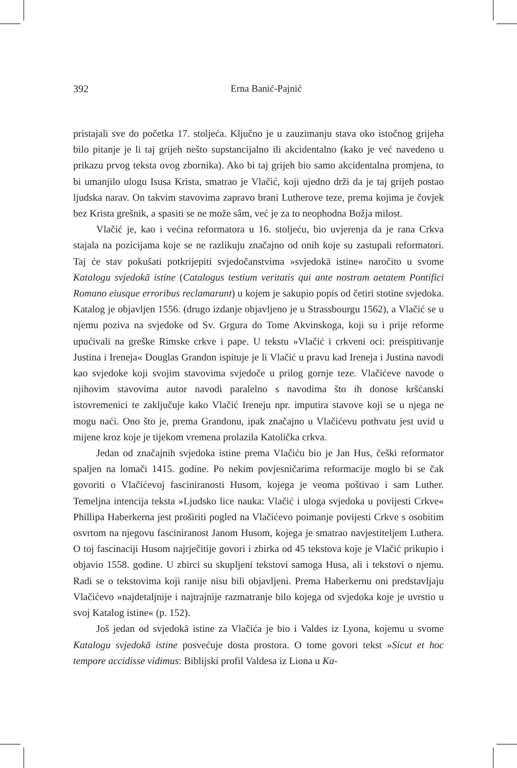392
Erna Banić-Pajnić
pristajali sve do početka 17. stoljeća. Ključno je u zauzimanju stava oko istočnog grijeha bilo pitanje je li taj grijeh nešto supstancijalno ili akcidentalno (kako je već navedeno u prikazu prvog teksta ovog zbornika). Ako bi taj grijeh bio samo akcidentalna promjena, to bi umanjilo ulogu Isusa Krista, smatrao je Vlačić, koji ujedno drži da je taj grijeh postao ljudska narav. On takvim stavovima zapravo brani Lutherove teze, prema kojima je čovjek bez Krista grešnik, a spasiti se ne može sâm, već je za to neophodna Božja milost.
Vlačić je, kao i većina reformatora u 16. stoljeću, bio uvjerenja da je rana Crkva stajala na pozicijama koje se ne razlikuju značajno od onih koje su zastupali reformatori. Taj će stav pokušati potkrijepiti svjedočanstvima »svjedokā istine« naročito u svome Katalogu svjedokā istine (Catalogus testium veritatis qui ante nostram aetatem Pontifici Romano eiusque erroribus reclamarunt) u kojem je sakupio popis od četiri stotine svjedoka. Katalog je objavljen 1556. (drugo izdanje objavljeno je u Strassbourgu 1562), a Vlačić se u njemu poziva na svjedoke od Sv. Grgura do Tome Akvinskoga, koji su i prije reforme upućivali na greške Rimske crkve i pape. U tekstu »Vlačić i crkveni oci: preispitivanje Justina i Ireneja« Douglas Grandon ispituje je li Vlačić u pravu kad Ireneja i Justina navodi kao svjedoke koji svojim stavovima svjedoče u prilog gornje teze. Vlačićeve navode o njihovim stavovima autor navodi paralelno s navodima što ih donose kršćanski istovremenici te zaključuje kako Vlačić Ireneju npr. imputira stavove koji se u njega ne mogu naći. Ono što je, prema Grandonu, ipak značajno u Vlačićevu pothvatu jest uvid u mijene kroz koje je tijekom vremena prolazila Katolička crkva.
Jedan od značajnih svjedoka istine prema Vlačiću bio je Jan Hus, češki reformator spaljen na lomači 1415. godine. Po nekim povjesničarima reformacije moglo bi se čak govoriti o Vlačićevoj fasciniranosti Husom, kojega je veoma poštivao i sam Luther. Temeljna intencija teksta »Ljudsko lice nauka: Vlačić i uloga svjedoka u povijesti Crkve« Phillipa Haberkerna jest proširiti pogled na Vlačićevo poimanje povijesti Crkve s osobitim osvrtom na njegovu fasciniranost Janom Husom, kojega je smatrao navjestiteljem Luthera. O toj fascinaciji Husom najrječitije govori i zbirka od 45 tekstova koje je Vlačić prikupio i objavio 1558. godine. U zbirci su skupljeni tekstovi samoga Husa, ali i tekstovi o njemu. Radi se o tekstovima koji ranije nisu bili objavljeni. Prema Haberkernu oni predstavljaju Vlačićevo »najdetaljnije i najtrajnije razmatranje bilo kojega od svjedoka koje je uvrstio u svoj Katalog istine« (p. 152).
Još jedan od svjedokā istine za Vlačića je bio i Valdes iz Lyona, kojemu u svome Katalogu svjedokā istine posvećuje dosta prostora. O tome govori tekst »Sicut et hoc tempore accidisse vidimus: Biblijski profil Valdesa iz Liona u Ka-